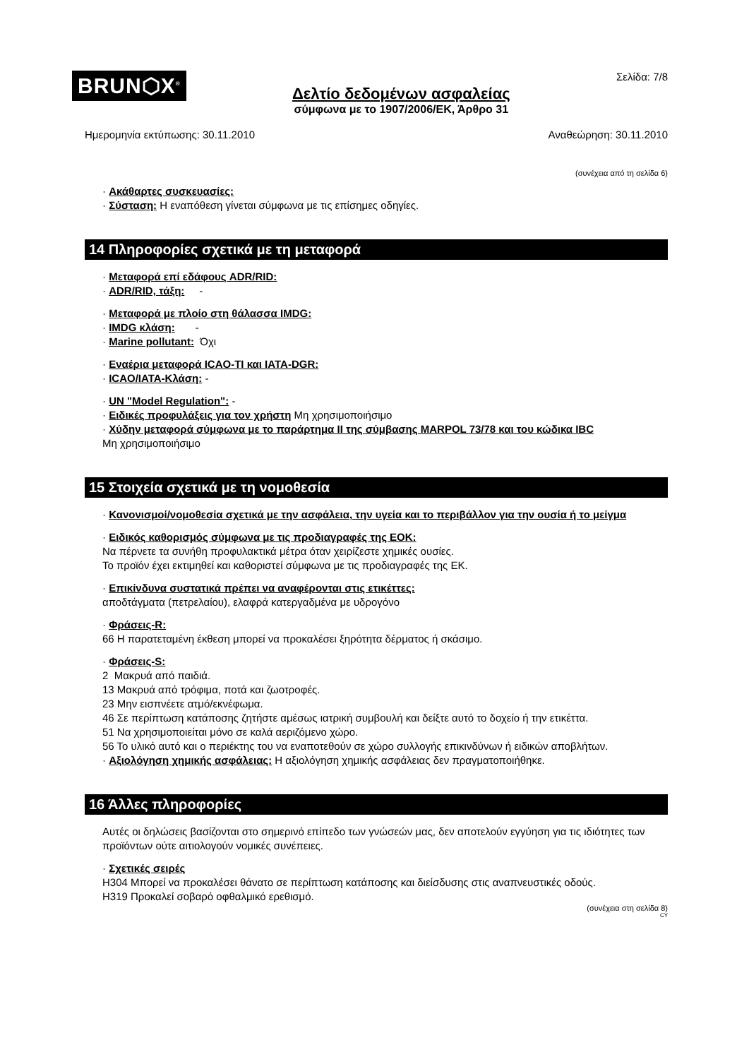BRUN⬡X<sup>®</sup>
Δελτίο δεδομένων ασφαλείας
σύμφωνα με το 1907/2006/ΕΚ, Άρθρο 31
Σελίδα: 7/8
Ημερομηνία εκτύπωσης: 30.11.2010 Αναθεώρηση: 30.11.2010
(συνέχεια από τη σελίδα 6)
· Ακάθαρτες συσκευασίες:
· Σύσταση: Η εναπόθεση γίνεται σύμφωνα με τις επίσημες οδηγίες.
14 Πληροφορίες σχετικά με τη μεταφορά
· Μεταφορά επί εδάφους ADR/RID:
· ADR/RID, τάξη: -
· Μεταφορά με πλοίο στη θάλασσα IMDG:
· IMDG κλάση: -
· Marine pollutant: Όχι
· Εναέρια μεταφορά ICAO-TI και IATA-DGR:
· ICAO/IATA-Κλάση: -
· UN "Model Regulation": -
· Ειδικές προφυλάξεις για τον χρήστη Μη χρησιμοποιήσιμο
· Χύδην μεταφορά σύμφωνα με το παράρτημα II της σύμβασης MARPOL 73/78 και του κώδικα IBC
Μη χρησιμοποιήσιμο
15 Στοιχεία σχετικά με τη νομοθεσία
· Κανονισμοί/νομοθεσία σχετικά με την ασφάλεια, την υγεία και το περιβάλλον για την ουσία ή το μείγμα
· Ειδικός καθορισμός σύμφωνα με τις προδιαγραφές της ΕΟΚ:
Να πέρνετε τα συνήθη προφυλακτικά μέτρα όταν χειρίζεστε χημικές ουσίες.
Το προϊόν έχει εκτιμηθεί και καθοριστεί σύμφωνα με τις προδιαγραφές της ΕΚ.
· Επικίνδυνα συστατικά πρέπει να αναφέρονται στις ετικέττες:
αποδτάγματα (πετρελαίου), ελαφρά κατεργαδμένα με υδρογόνο
· Φράσεις-R:
66 Η παρατεταμένη έκθεση μπορεί να προκαλέσει ξηρότητα δέρματος ή σκάσιμο.
· Φράσεις-S:
2 Μακρυά από παιδιά.
13 Μακρυά από τρόφιμα, ποτά και ζωοτροφές.
23 Μην εισπνέετε ατμό/εκνέφωμα.
46 Σε περίπτωση κατάποσης ζητήστε αμέσως ιατρική συμβουλή και δείξτε αυτό το δοχείο ή την ετικέττα.
51 Να χρησιμοποιείται μόνο σε καλά αεριζόμενο χώρο.
56 Το υλικό αυτό και ο περιέκτης του να εναποτεθούν σε χώρο συλλογής επικινδύνων ή ειδικών αποβλήτων.
· Αξιολόγηση χημικής ασφάλειας: Η αξιολόγηση χημικής ασφάλειας δεν πραγματοποιήθηκε.
16 Άλλες πληροφορίες
Αυτές οι δηλώσεις βασίζονται στο σημερινό επίπεδο των γνώσεών μας, δεν αποτελούν εγγύηση για τις ιδιότητες των προϊόντων ούτε αιτιολογούν νομικές συνέπειες.
· Σχετικές σειρές
H304 Μπορεί να προκαλέσει θάνατο σε περίπτωση κατάποσης και διείσδυσης στις αναπνευστικές οδούς.
H319 Προκαλεί σοβαρό οφθαλμικό ερεθισμό.
(συνέχεια στη σελίδα 8)
CY